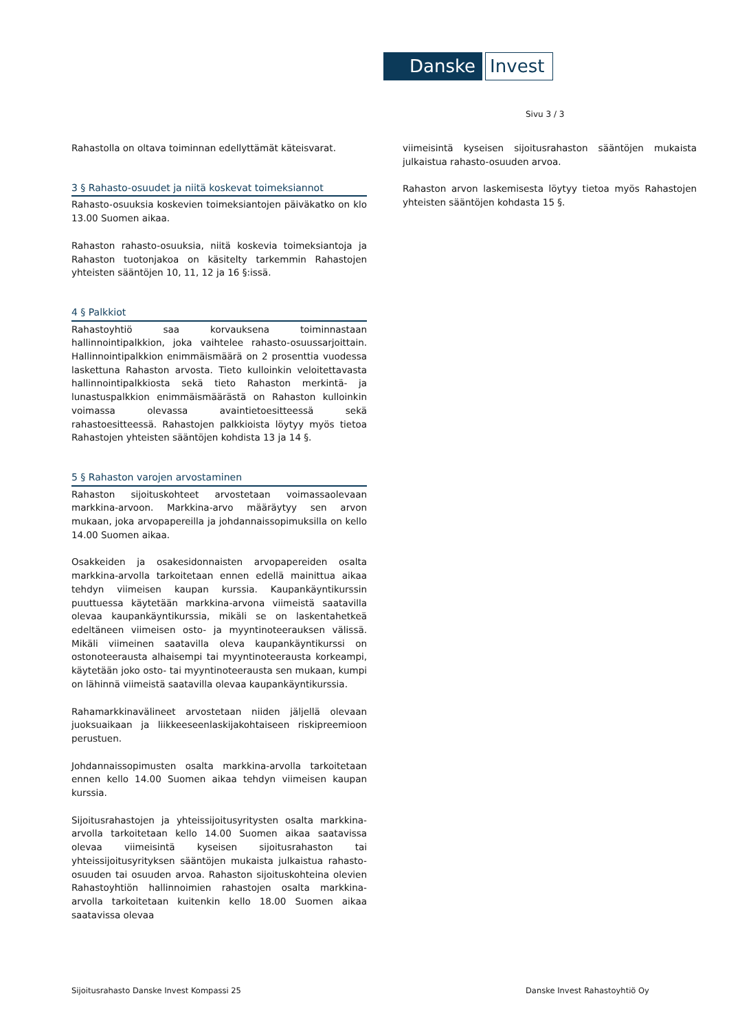Danske Invest
Sivu 3 / 3
Rahastolla on oltava toiminnan edellyttämät käteisvarat.
3 § Rahasto-osuudet ja niitä koskevat toimeksiannot
Rahasto-osuuksia koskevien toimeksiantojen päiväkatko on klo 13.00 Suomen aikaa.
Rahaston rahasto-osuuksia, niitä koskevia toimeksiantoja ja Rahaston tuotonjakoa on käsitelty tarkemmin Rahastojen yhteisten sääntöjen 10, 11, 12 ja 16 §:issä.
4 § Palkkiot
Rahastoyhtiö saa korvauksena toiminnastaan hallinnointipalkkion, joka vaihtelee rahasto-osuussarjoittain. Hallinnointipalkkion enimmäismäärä on 2 prosenttia vuodessa laskettuna Rahaston arvosta. Tieto kulloinkin veloitettavasta hallinnointipalkkiosta sekä tieto Rahaston merkintä- ja lunastuspalkkion enimmäismäärästä on Rahaston kulloinkin voimassa olevassa avaintietoesitteessä sekä rahastoesitteessä. Rahastojen palkkioista löytyy myös tietoa Rahastojen yhteisten sääntöjen kohdista 13 ja 14 §.
5 § Rahaston varojen arvostaminen
Rahaston sijoituskohteet arvostetaan voimassaolevaan markkina-arvoon. Markkina-arvo määräytyy sen arvon mukaan, joka arvopapereilla ja johdannaissopimuksilla on kello 14.00 Suomen aikaa.
Osakkeiden ja osakesidonnaisten arvopapereiden osalta markkina-arvolla tarkoitetaan ennen edellä mainittua aikaa tehdyn viimeisen kaupan kurssia. Kaupankäyntikurssin puuttuessa käytetään markkina-arvona viimeistä saatavilla olevaa kaupankäyntikurssia, mikäli se on laskentahetkeä edeltäneen viimeisen osto- ja myyntinoteerauksen välissä. Mikäli viimeinen saatavilla oleva kaupankäyntikurssi on ostonoteerausta alhaisempi tai myyntinoteerausta korkeampi, käytetään joko osto- tai myyntinoteerausta sen mukaan, kumpi on lähinnä viimeistä saatavilla olevaa kaupankäyntikurssia.
Rahamarkkinavälineet arvostetaan niiden jäljellä olevaan juoksuaikaan ja liikkeeseenlaskijakohtaiseen riskipreemioon perustuen.
Johdannaissopimusten osalta markkina-arvolla tarkoitetaan ennen kello 14.00 Suomen aikaa tehdyn viimeisen kaupan kurssia.
Sijoitusrahastojen ja yhteissijoitusyritysten osalta markkina-arvolla tarkoitetaan kello 14.00 Suomen aikaa saatavissa olevaa viimeisintä kyseisen sijoitusrahaston tai yhteissijoitusyrityksen sääntöjen mukaista julkaistua rahasto-osuuden tai osuuden arvoa. Rahaston sijoituskohteina olevien Rahastoyhtiön hallinnoimien rahastojen osalta markkina-arvolla tarkoitetaan kuitenkin kello 18.00 Suomen aikaa saatavissa olevaa
viimeisintä kyseisen sijoitusrahaston sääntöjen mukaista julkaistua rahasto-osuuden arvoa.
Rahaston arvon laskemisesta löytyy tietoa myös Rahastojen yhteisten sääntöjen kohdasta 15 §.
Sijoitusrahasto Danske Invest Kompassi 25
Danske Invest Rahastoyhtiö Oy